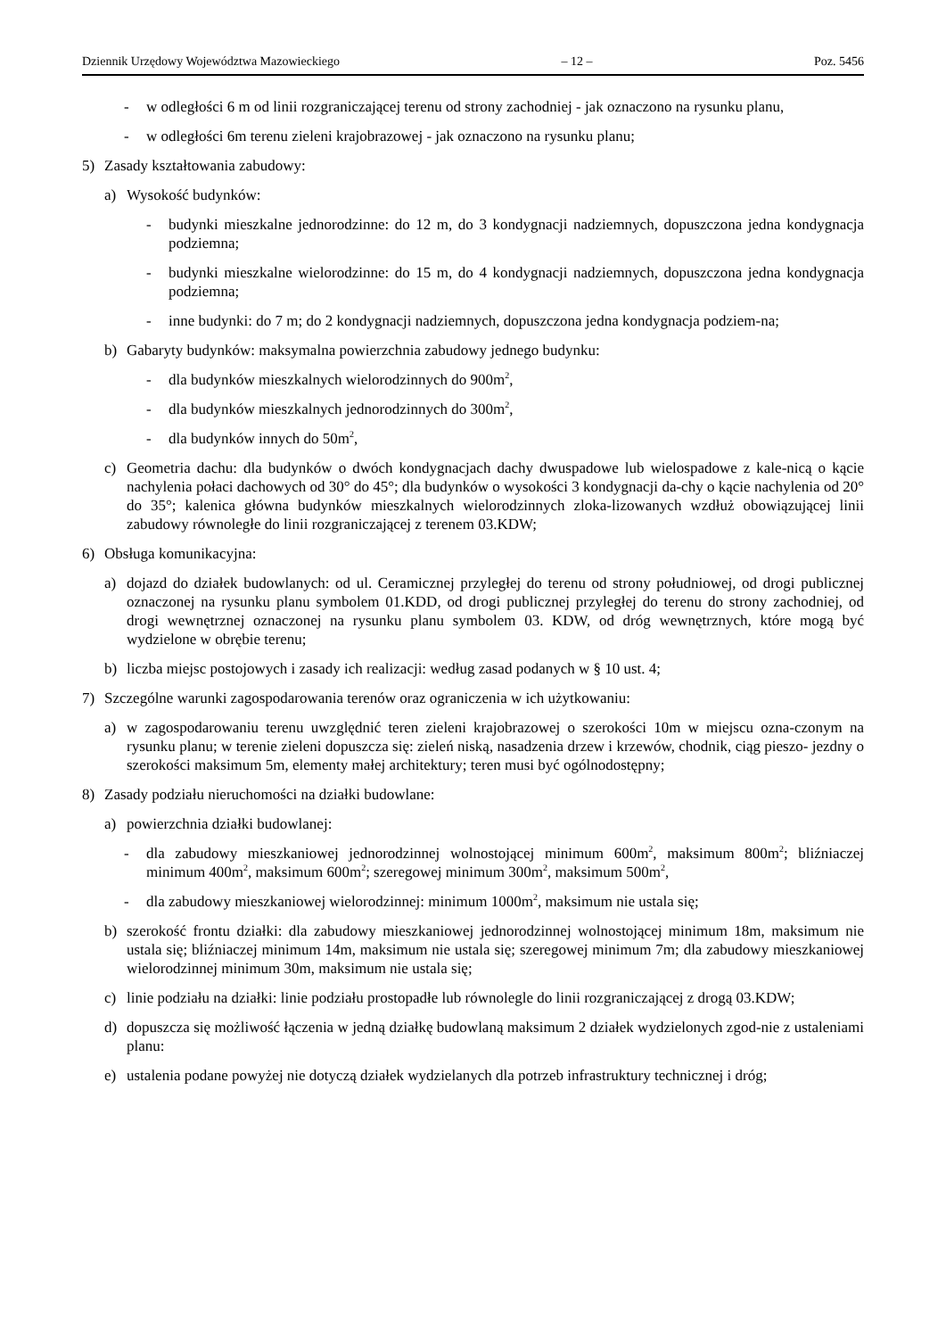Dziennik Urzędowy Województwa Mazowieckiego – 12 – Poz. 5456
- w odległości 6 m od linii rozgraniczającej terenu od strony zachodniej - jak oznaczono na rysunku planu,
- w odległości 6m terenu zieleni krajobrazowej - jak oznaczono na rysunku planu;
5) Zasady kształtowania zabudowy:
a) Wysokość budynków:
- budynki mieszkalne jednorodzinne: do 12 m, do 3 kondygnacji nadziemnych, dopuszczona jedna kondygnacja podziemna;
- budynki mieszkalne wielorodzinne: do 15 m, do 4 kondygnacji nadziemnych, dopuszczona jedna kondygnacja podziemna;
- inne budynki: do 7 m; do 2 kondygnacji nadziemnych, dopuszczona jedna kondygnacja podziem-na;
b) Gabaryty budynków: maksymalna powierzchnia zabudowy jednego budynku:
- dla budynków mieszkalnych wielorodzinnych do 900m<sup>2</sup>,
- dla budynków mieszkalnych jednorodzinnych do 300m<sup>2</sup>,
- dla budynków innych do 50m<sup>2</sup>,
c) Geometria dachu: dla budynków o dwóch kondygnacjach dachy dwuspadowe lub wielospadowe z kale-nicą o kącie nachylenia połaci dachowych od 30° do 45°; dla budynków o wysokości 3 kondygnacji da-chy o kącie nachylenia od 20° do 35°; kalenica główna budynków mieszkalnych wielorodzinnych zloka-lizowanych wzdłuż obowiązującej linii zabudowy równoległe do linii rozgraniczającej z terenem 03.KDW;
6) Obsługa komunikacyjna:
a) dojazd do działek budowlanych: od ul. Ceramicznej przyległej do terenu od strony południowej, od drogi publicznej oznaczonej na rysunku planu symbolem 01.KDD, od drogi publicznej przyległej do terenu do strony zachodniej, od drogi wewnętrznej oznaczonej na rysunku planu symbolem 03. KDW, od dróg wewnętrznych, które mogą być wydzielone w obrębie terenu;
b) liczba miejsc postojowych i zasady ich realizacji: według zasad podanych w § 10 ust. 4;
7) Szczególne warunki zagospodarowania terenów oraz ograniczenia w ich użytkowaniu:
a) w zagospodarowaniu terenu uwzględnić teren zieleni krajobrazowej o szerokości 10m w miejscu ozna-czonym na rysunku planu; w terenie zieleni dopuszcza się: zieleń niską, nasadzenia drzew i krzewów, chodnik, ciąg pieszo- jezdny o szerokości maksimum 5m, elementy małej architektury; teren musi być ogólnodostępny;
8) Zasady podziału nieruchomości na działki budowlane:
a) powierzchnia działki budowlanej:
- dla zabudowy mieszkaniowej jednorodzinnej wolnostojącej minimum 600m<sup>2</sup>, maksimum 800m<sup>2</sup>; bliźniaczej minimum 400m<sup>2</sup>, maksimum 600m<sup>2</sup>; szeregowej minimum 300m<sup>2</sup>, maksimum 500m<sup>2</sup>,
- dla zabudowy mieszkaniowej wielorodzinnej: minimum 1000m<sup>2</sup>, maksimum nie ustala się;
b) szerokość frontu działki: dla zabudowy mieszkaniowej jednorodzinnej wolnostojącej minimum 18m, maksimum nie ustala się; bliźniaczej minimum 14m, maksimum nie ustala się; szeregowej minimum 7m; dla zabudowy mieszkaniowej wielorodzinnej minimum 30m, maksimum nie ustala się;
c) linie podziału na działki: linie podziału prostopadłe lub równolegle do linii rozgraniczającej z drogą 03.KDW;
d) dopuszcza się możliwość łączenia w jedną działkę budowlaną maksimum 2 działek wydzielonych zgod-nie z ustaleniami planu:
e) ustalenia podane powyżej nie dotyczą działek wydzielanych dla potrzeb infrastruktury technicznej i dróg;